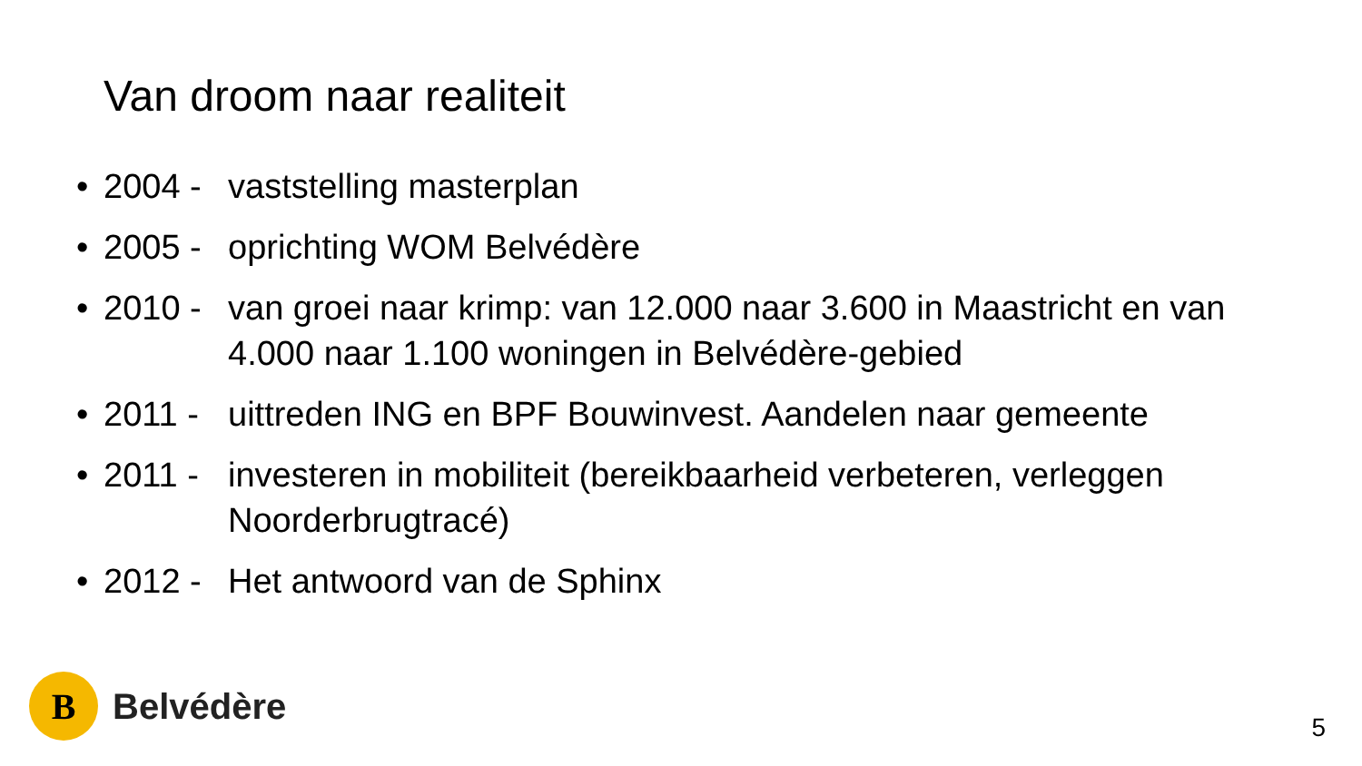Van droom naar realiteit
• 2004 - vaststelling masterplan
• 2005 - oprichting WOM Belvédère
• 2010 - van groei naar krimp: van 12.000 naar 3.600 in Maastricht en van 4.000 naar 1.100 woningen in Belvédère-gebied
• 2011 - uittreden ING en BPF Bouwinvest. Aandelen naar gemeente
• 2011 - investeren in mobiliteit (bereikbaarheid verbeteren, verleggen Noorderbrugtracé)
• 2012 - Het antwoord van de Sphinx
B
Belvédère
5